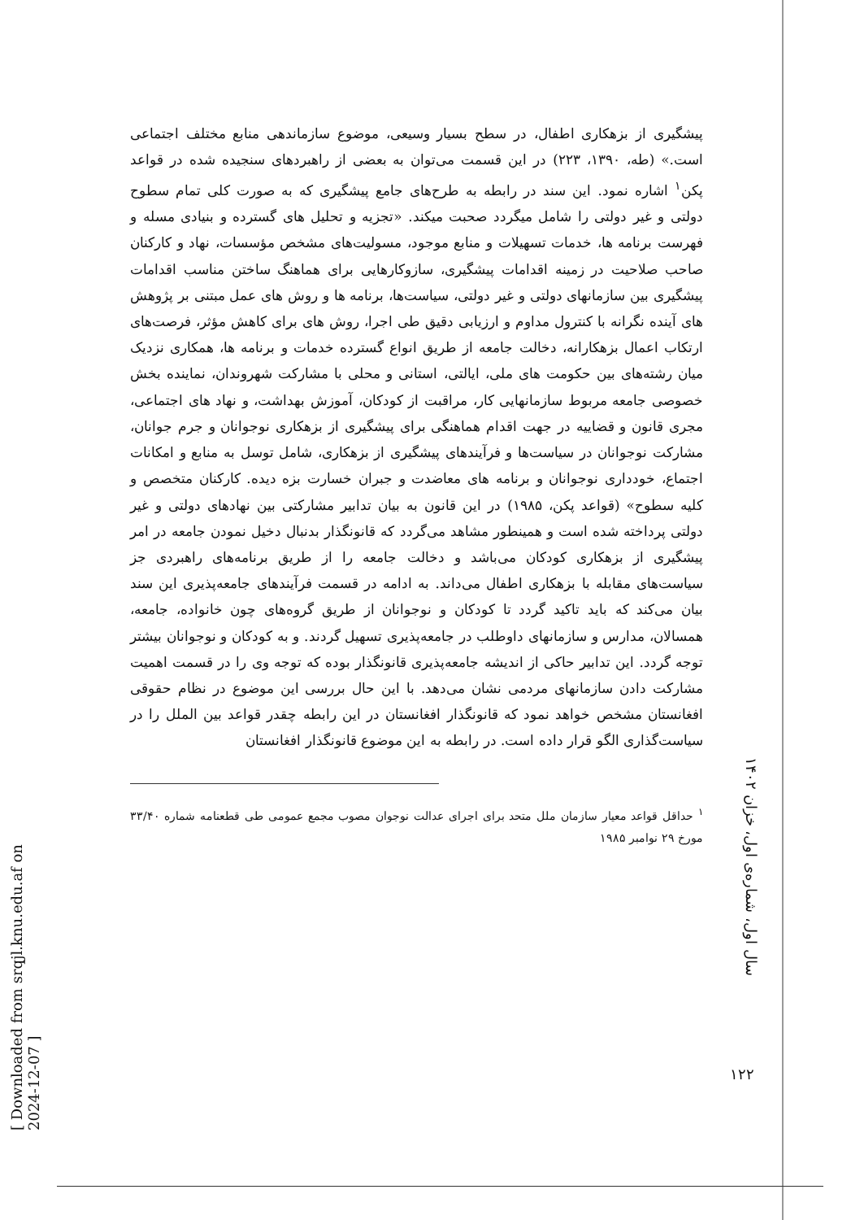[ Downloaded from srqjl.knu.edu.af on 2024-12-07 ]
سال اول، شماره‌ی اول، خزان ۱۴۰۲
۱۲۲
پیشگیری از بزهکاری اطفال، در سطح بسیار وسیعی، موضوع سازماندهی منابع مختلف اجتماعی است.» (طه، ۱۳۹۰، ۲۲۳) در این قسمت می‌توان به بعضی از راهبردهای سنجیده شده در قواعد پکن<sup>۱</sup> اشاره نمود. این سند در رابطه به طرح‌های جامع پیشگیری که به صورت کلی تمام سطوح دولتی و غیر دولتی را شامل میگردد صحبت میکند. «تجزیه و تحلیل های گسترده و بنیادی مسله و فهرست برنامه ها، خدمات تسهیلات و منابع موجود، مسولیت‌های مشخص مؤسسات، نهاد و کارکنان صاحب صلاحیت در زمینه اقدامات پیشگیری، سازوکارهایی برای هماهنگ ساختن مناسب اقدامات پیشگیری بین سازمانهای دولتی و غیر دولتی، سیاست‌ها، برنامه ها و روش های عمل مبتنی بر پژوهش های آینده نگرانه با کنترول مداوم و ارزیابی دقیق طی اجرا، روش های برای کاهش مؤثر، فرصت‌های ارتکاب اعمال بزهکارانه، دخالت جامعه از طریق انواع گسترده خدمات و برنامه ها، همکاری نزدیک میان رشته‌های بین حکومت های ملی، ایالتی، استانی و محلی با مشارکت شهروندان، نماینده بخش خصوصی جامعه مربوط سازمانهایی کار، مراقبت از کودکان، آموزش بهداشت، و نهاد های اجتماعی، مجری قانون و قضاییه در جهت اقدام هماهنگی برای پیشگیری از بزهکاری نوجوانان و جرم جوانان، مشارکت نوجوانان در سیاست‌ها و فرآیندهای پیشگیری از بزهکاری، شامل توسل به منابع و امکانات اجتماع، خودداری نوجوانان و برنامه های معاضدت و جبران خسارت بزه دیده. کارکنان متخصص و کلیه سطوح» (قواعد پکن، ۱۹۸۵) در این قانون به بیان تدابیر مشارکتی بین نهادهای دولتی و غیر دولتی پرداخته شده است و همینطور مشاهد می‌گردد که قانونگذار بدنبال دخیل نمودن جامعه در امر پیشگیری از بزهکاری کودکان می‌باشد و دخالت جامعه را از طریق برنامه‌های راهبردی جز سیاست‌های مقابله با بزهکاری اطفال می‌داند. به ادامه در قسمت فرآیندهای جامعه‌پذیری این سند بیان می‌کند که باید تاکید گردد تا کودکان و نوجوانان از طریق گروه‌های چون خانواده، جامعه، همسالان، مدارس و سازمانهای داوطلب در جامعه‌پذیری تسهیل گردند. و به کودکان و نوجوانان بیشتر توجه گردد. این تدابیر حاکی از اندیشه جامعه‌پذیری قانونگذار بوده که توجه وی را در قسمت اهمیت مشارکت دادن سازمانهای مردمی نشان می‌دهد. با این حال بررسی این موضوع در نظام حقوقی افغانستان مشخص خواهد نمود که قانونگذار افغانستان در این رابطه چقدر قواعد بین الملل را در سیاست‌گذاری الگو قرار داده است. در رابطه به این موضوع قانونگذار افغانستان
<sup>۱</sup> حداقل قواعد معیار سازمان ملل متحد برای اجرای عدالت نوجوان مصوب مجمع عمومی طی قطعنامه شماره ۳۳/۴۰ مورخ ۲۹ نوامبر ۱۹۸۵